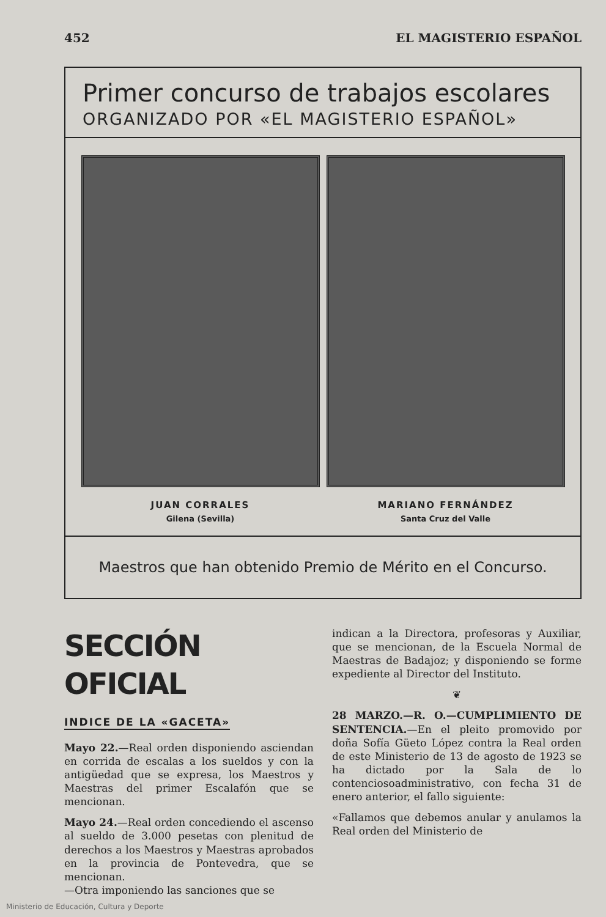452 EL MAGISTERIO ESPAÑOL
Primer concurso de trabajos escolares
ORGANIZADO POR «EL MAGISTERIO ESPAÑOL»
JUAN CORRALES
Gilena (Sevilla)
MARIANO FERNÁNDEZ
Santa Cruz del Valle
Maestros que han obtenido Premio de Mérito en el Concurso.
SECCIÓN OFICIAL
INDICE DE LA «GACETA»
Mayo 22.—Real orden disponiendo asciendan en corrida de escalas a los sueldos y con la antigüedad que se expresa, los Maestros y Maestras del primer Escalafón que se mencionan.
Mayo 24.—Real orden concediendo el ascenso al sueldo de 3.000 pesetas con plenitud de derechos a los Maestros y Maestras aprobados en la provincia de Pontevedra, que se mencionan.
—Otra imponiendo las sanciones que se
indican a la Directora, profesoras y Auxiliar, que se mencionan, de la Escuela Normal de Maestras de Badajoz; y disponiendo se forme expediente al Director del Instituto.
❦
28 MARZO.—R. O.—CUMPLIMIENTO DE SENTENCIA.—En el pleito promovido por doña Sofía Güeto López contra la Real orden de este Ministerio de 13 de agosto de 1923 se ha dictado por la Sala de lo contenciosoadministrativo, con fecha 31 de enero anterior, el fallo siguiente:
«Fallamos que debemos anular y anulamos la Real orden del Ministerio de
Ministerio de Educación, Cultura y Deporte